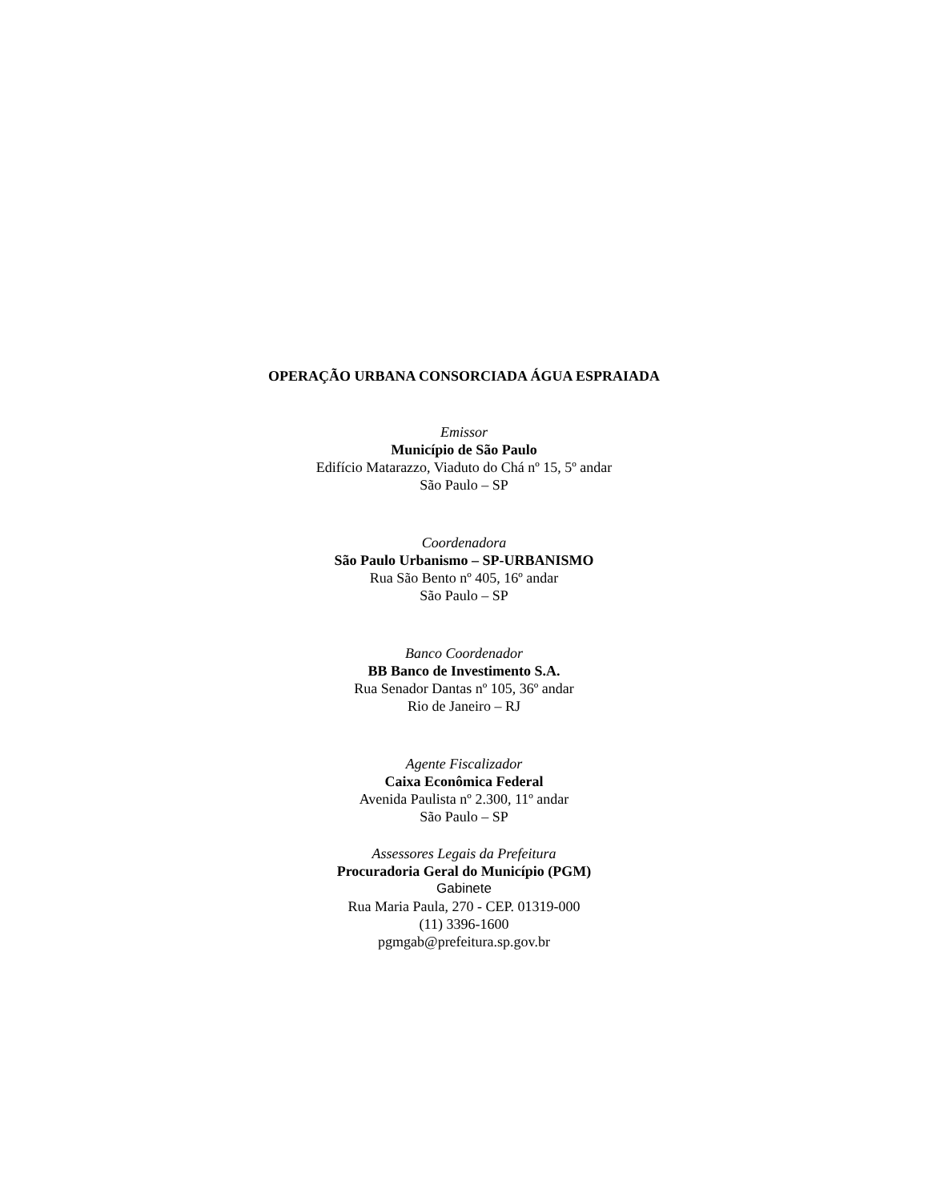OPERAÇÃO URBANA CONSORCIADA ÁGUA ESPRAIADA
Emissor
Município de São Paulo
Edifício Matarazzo, Viaduto do Chá nº 15, 5º andar
São Paulo – SP
Coordenadora
São Paulo Urbanismo – SP-URBANISMO
Rua São Bento nº 405, 16º andar
São Paulo – SP
Banco Coordenador
BB Banco de Investimento S.A.
Rua Senador Dantas nº 105, 36º andar
Rio de Janeiro – RJ
Agente Fiscalizador
Caixa Econômica Federal
Avenida Paulista nº 2.300, 11º andar
São Paulo – SP
Assessores Legais da Prefeitura
Procuradoria Geral do Município (PGM)
Gabinete
Rua Maria Paula, 270 - CEP. 01319-000
(11) 3396-1600
pgmgab@prefeitura.sp.gov.br